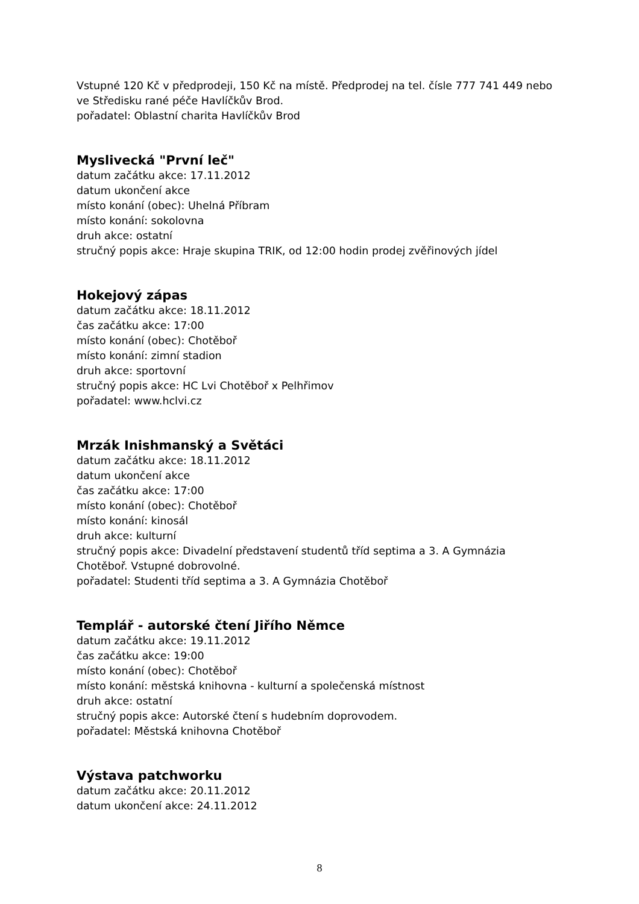Vstupné 120 Kč v předprodeji, 150 Kč na místě. Předprodej na tel. čísle 777 741 449 nebo ve Středisku rané péče Havlíčkův Brod.
pořadatel: Oblastní charita Havlíčkův Brod
Myslivecká "První leč"
datum začátku akce: 17.11.2012
datum ukončení akce
místo konání (obec): Uhelná Příbram
místo konání: sokolovna
druh akce: ostatní
stručný popis akce: Hraje skupina TRIK, od 12:00 hodin prodej zvěřinových jídel
Hokejový zápas
datum začátku akce: 18.11.2012
čas začátku akce: 17:00
místo konání (obec): Chotěboř
místo konání: zimní stadion
druh akce: sportovní
stručný popis akce: HC Lvi Chotěboř x Pelhřimov
pořadatel: www.hclvi.cz
Mrzák Inishmanský a Světáci
datum začátku akce: 18.11.2012
datum ukončení akce
čas začátku akce: 17:00
místo konání (obec): Chotěboř
místo konání: kinosál
druh akce: kulturní
stručný popis akce: Divadelní představení studentů tříd septima a 3. A Gymnázia Chotěboř. Vstupné dobrovolné.
pořadatel: Studenti tříd septima a 3. A Gymnázia Chotěboř
Templář - autorské čtení Jiřího Němce
datum začátku akce: 19.11.2012
čas začátku akce: 19:00
místo konání (obec): Chotěboř
místo konání: městská knihovna - kulturní a společenská místnost
druh akce: ostatní
stručný popis akce: Autorské čtení s hudebním doprovodem.
pořadatel: Městská knihovna Chotěboř
Výstava patchworku
datum začátku akce: 20.11.2012
datum ukončení akce: 24.11.2012
8